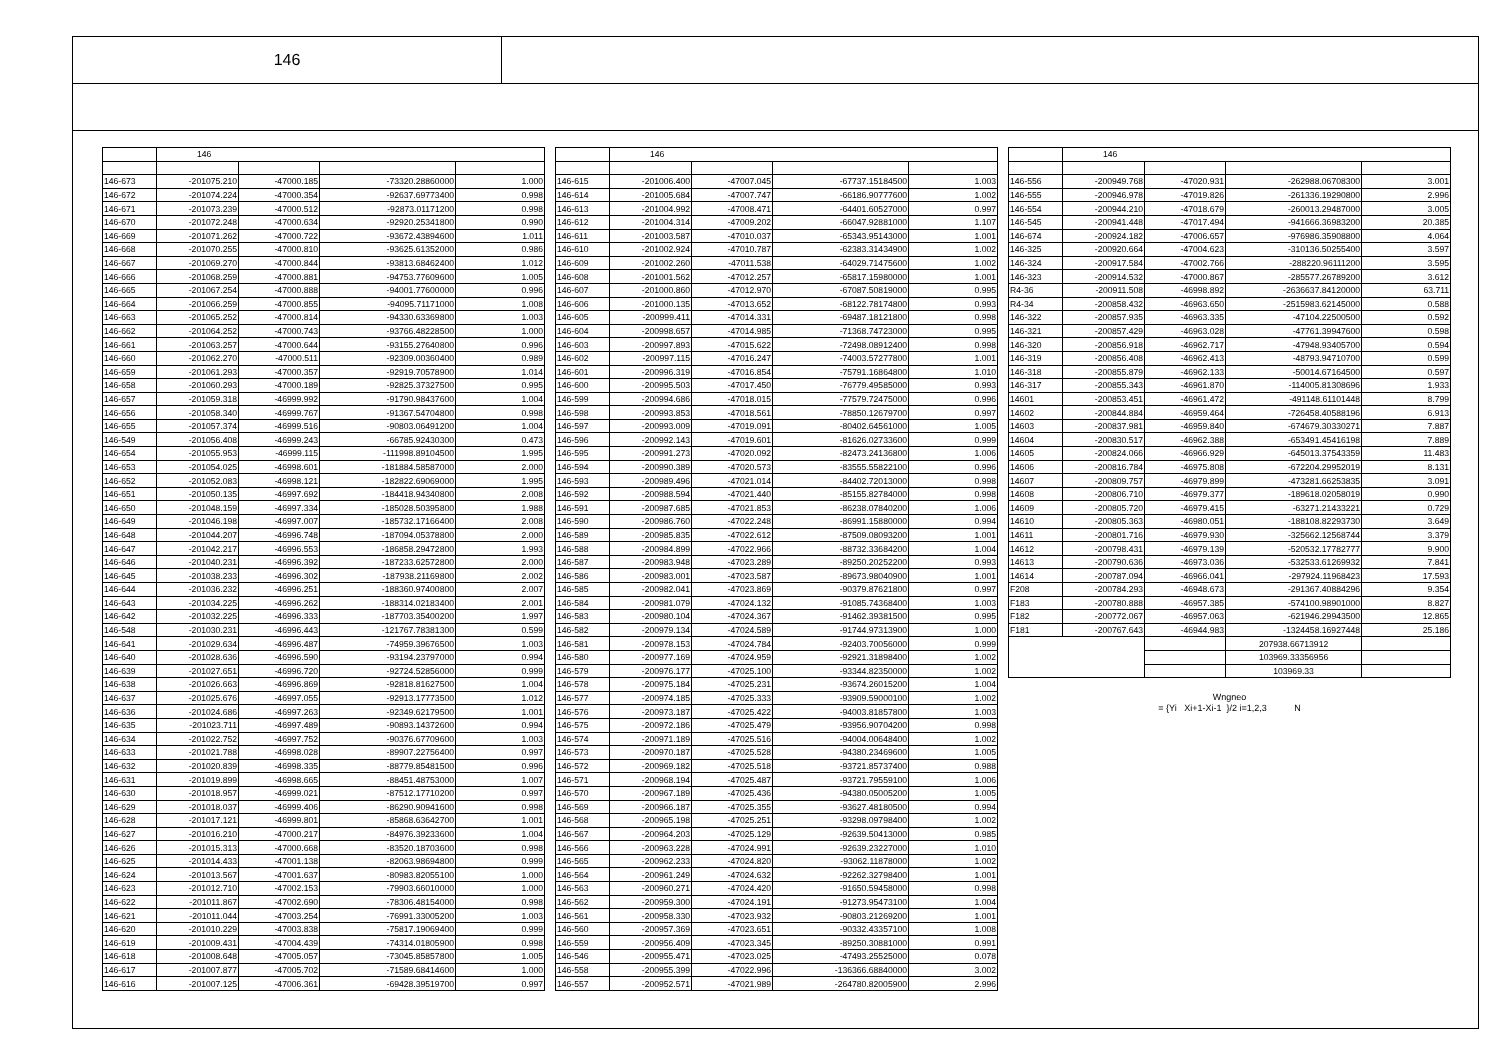146
| | 146 | | | |
| 146-673 | -201075.210 | -47000.185 | -73320.28860000 | 1.000 |
| 146-672 | -201074.224 | -47000.354 | -92637.69773400 | 0.998 |
| 146-671 | -201073.239 | -47000.512 | -92873.01171200 | 0.998 |
| 146-670 | -201072.248 | -47000.634 | -92920.25341800 | 0.990 |
| 146-669 | -201071.262 | -47000.722 | -93672.43894600 | 1.011 |
| 146-668 | -201070.255 | -47000.810 | -93625.61352000 | 0.986 |
| 146-667 | -201069.270 | -47000.844 | -93813.68462400 | 1.012 |
| 146-666 | -201068.259 | -47000.881 | -94753.77609600 | 1.005 |
| 146-665 | -201067.254 | -47000.888 | -94001.77600000 | 0.996 |
| 146-664 | -201066.259 | -47000.855 | -94095.71171000 | 1.008 |
| 146-663 | -201065.252 | -47000.814 | -94330.63369800 | 1.003 |
| 146-662 | -201064.252 | -47000.743 | -93766.48228500 | 1.000 |
| 146-661 | -201063.257 | -47000.644 | -93155.27640800 | 0.996 |
| 146-660 | -201062.270 | -47000.511 | -92309.00360400 | 0.989 |
| 146-659 | -201061.293 | -47000.357 | -92919.70578900 | 1.014 |
| 146-658 | -201060.293 | -47000.189 | -92825.37327500 | 0.995 |
| 146-657 | -201059.318 | -46999.992 | -91790.98437600 | 1.004 |
| 146-656 | -201058.340 | -46999.767 | -91367.54704800 | 0.998 |
| 146-655 | -201057.374 | -46999.516 | -90803.06491200 | 1.004 |
| 146-549 | -201056.408 | -46999.243 | -66785.92430300 | 0.473 |
| 146-654 | -201055.953 | -46999.115 | -111998.89104500 | 1.995 |
| 146-653 | -201054.025 | -46998.601 | -181884.58587000 | 2.000 |
| 146-652 | -201052.083 | -46998.121 | -182822.69069000 | 1.995 |
| 146-651 | -201050.135 | -46997.692 | -184418.94340800 | 2.008 |
| 146-650 | -201048.159 | -46997.334 | -185028.50395800 | 1.988 |
| 146-649 | -201046.198 | -46997.007 | -185732.17166400 | 2.008 |
| 146-648 | -201044.207 | -46996.748 | -187094.05378800 | 2.000 |
| 146-647 | -201042.217 | -46996.553 | -186858.29472800 | 1.993 |
| 146-646 | -201040.231 | -46996.392 | -187233.62572800 | 2.000 |
| 146-645 | -201038.233 | -46996.302 | -187938.21169800 | 2.002 |
| 146-644 | -201036.232 | -46996.251 | -188360.97400800 | 2.007 |
| 146-643 | -201034.225 | -46996.262 | -188314.02183400 | 2.001 |
| 146-642 | -201032.225 | -46996.333 | -187703.35400200 | 1.997 |
| 146-548 | -201030.231 | -46996.443 | -121767.78381300 | 0.599 |
| 146-641 | -201029.634 | -46996.487 | -74959.39676500 | 1.003 |
| 146-640 | -201028.636 | -46996.590 | -93194.23797000 | 0.994 |
| 146-639 | -201027.651 | -46996.720 | -92724.52856000 | 0.999 |
| 146-638 | -201026.663 | -46996.869 | -92818.81627500 | 1.004 |
| 146-637 | -201025.676 | -46997.055 | -92913.17773500 | 1.012 |
| 146-636 | -201024.686 | -46997.263 | -92349.62179500 | 1.001 |
| 146-635 | -201023.711 | -46997.489 | -90893.14372600 | 0.994 |
| 146-634 | -201022.752 | -46997.752 | -90376.67709600 | 1.003 |
| 146-633 | -201021.788 | -46998.028 | -89907.22756400 | 0.997 |
| 146-632 | -201020.839 | -46998.335 | -88779.85481500 | 0.996 |
| 146-631 | -201019.899 | -46998.665 | -88451.48753000 | 1.007 |
| 146-630 | -201018.957 | -46999.021 | -87512.17710200 | 0.997 |
| 146-629 | -201018.037 | -46999.406 | -86290.90941600 | 0.998 |
| 146-628 | -201017.121 | -46999.801 | -85868.63642700 | 1.001 |
| 146-627 | -201016.210 | -47000.217 | -84976.39233600 | 1.004 |
| 146-626 | -201015.313 | -47000.668 | -83520.18703600 | 0.998 |
| 146-625 | -201014.433 | -47001.138 | -82063.98694800 | 0.999 |
| 146-624 | -201013.567 | -47001.637 | -80983.82055100 | 1.000 |
| 146-623 | -201012.710 | -47002.153 | -79903.66010000 | 1.000 |
| 146-622 | -201011.867 | -47002.690 | -78306.48154000 | 0.998 |
| 146-621 | -201011.044 | -47003.254 | -76991.33005200 | 1.003 |
| 146-620 | -201010.229 | -47003.838 | -75817.19069400 | 0.999 |
| 146-619 | -201009.431 | -47004.439 | -74314.01805900 | 0.998 |
| 146-618 | -201008.648 | -47005.057 | -73045.85857800 | 1.005 |
| 146-617 | -201007.877 | -47005.702 | -71589.68414600 | 1.000 |
| 146-616 | -201007.125 | -47006.361 | -69428.39519700 | 0.997 |
| | 146 | | | |
| 146-615 | -201006.400 | -47007.045 | -67737.15184500 | 1.003 |
| 146-614 | -201005.684 | -47007.747 | -66186.90777600 | 1.002 |
| 146-613 | -201004.992 | -47008.471 | -64401.60527000 | 0.997 |
| 146-612 | -201004.314 | -47009.202 | -66047.92881000 | 1.107 |
| 146-611 | -201003.587 | -47010.037 | -65343.95143000 | 1.001 |
| 146-610 | -201002.924 | -47010.787 | -62383.31434900 | 1.002 |
| 146-609 | -201002.260 | -47011.538 | -64029.71475600 | 1.002 |
| 146-608 | -201001.562 | -47012.257 | -65817.15980000 | 1.001 |
| 146-607 | -201000.860 | -47012.970 | -67087.50819000 | 0.995 |
| 146-606 | -201000.135 | -47013.652 | -68122.78174800 | 0.993 |
| 146-605 | -200999.411 | -47014.331 | -69487.18121800 | 0.998 |
| 146-604 | -200998.657 | -47014.985 | -71368.74723000 | 0.995 |
| 146-603 | -200997.893 | -47015.622 | -72498.08912400 | 0.998 |
| 146-602 | -200997.115 | -47016.247 | -74003.57277800 | 1.001 |
| 146-601 | -200996.319 | -47016.854 | -75791.16864800 | 1.010 |
| 146-600 | -200995.503 | -47017.450 | -76779.49585000 | 0.993 |
| 146-599 | -200994.686 | -47018.015 | -77579.72475000 | 0.996 |
| 146-598 | -200993.853 | -47018.561 | -78850.12679700 | 0.997 |
| 146-597 | -200993.009 | -47019.091 | -80402.64561000 | 1.005 |
| 146-596 | -200992.143 | -47019.601 | -81626.02733600 | 0.999 |
| 146-595 | -200991.273 | -47020.092 | -82473.24136800 | 1.006 |
| 146-594 | -200990.389 | -47020.573 | -83555.55822100 | 0.996 |
| 146-593 | -200989.496 | -47021.014 | -84402.72013000 | 0.998 |
| 146-592 | -200988.594 | -47021.440 | -85155.82784000 | 0.998 |
| 146-591 | -200987.685 | -47021.853 | -86238.07840200 | 1.006 |
| 146-590 | -200986.760 | -47022.248 | -86991.15880000 | 0.994 |
| 146-589 | -200985.835 | -47022.612 | -87509.08093200 | 1.001 |
| 146-588 | -200984.899 | -47022.966 | -88732.33684200 | 1.004 |
| 146-587 | -200983.948 | -47023.289 | -89250.20252200 | 0.993 |
| 146-586 | -200983.001 | -47023.587 | -89673.98040900 | 1.001 |
| 146-585 | -200982.041 | -47023.869 | -90379.87621800 | 0.997 |
| 146-584 | -200981.079 | -47024.132 | -91085.74368400 | 1.003 |
| 146-583 | -200980.104 | -47024.367 | -91462.39381500 | 0.995 |
| 146-582 | -200979.134 | -47024.589 | -91744.97313900 | 1.000 |
| 146-581 | -200978.153 | -47024.784 | -92403.70056000 | 0.999 |
| 146-580 | -200977.169 | -47024.959 | -92921.31898400 | 1.002 |
| 146-579 | -200976.177 | -47025.100 | -93344.82350000 | 1.002 |
| 146-578 | -200975.184 | -47025.231 | -93674.26015200 | 1.004 |
| 146-577 | -200974.185 | -47025.333 | -93909.59000100 | 1.002 |
| 146-576 | -200973.187 | -47025.422 | -94003.81857800 | 1.003 |
| 146-575 | -200972.186 | -47025.479 | -93956.90704200 | 0.998 |
| 146-574 | -200971.189 | -47025.516 | -94004.00648400 | 1.002 |
| 146-573 | -200970.187 | -47025.528 | -94380.23469600 | 1.005 |
| 146-572 | -200969.182 | -47025.518 | -93721.85737400 | 0.988 |
| 146-571 | -200968.194 | -47025.487 | -93721.79559100 | 1.006 |
| 146-570 | -200967.189 | -47025.436 | -94380.05005200 | 1.005 |
| 146-569 | -200966.187 | -47025.355 | -93627.48180500 | 0.994 |
| 146-568 | -200965.198 | -47025.251 | -93298.09798400 | 1.002 |
| 146-567 | -200964.203 | -47025.129 | -92639.50413000 | 0.985 |
| 146-566 | -200963.228 | -47024.991 | -92639.23227000 | 1.010 |
| 146-565 | -200962.233 | -47024.820 | -93062.11878000 | 1.002 |
| 146-564 | -200961.249 | -47024.632 | -92262.32798400 | 1.001 |
| 146-563 | -200960.271 | -47024.420 | -91650.59458000 | 0.998 |
| 146-562 | -200959.300 | -47024.191 | -91273.95473100 | 1.004 |
| 146-561 | -200958.330 | -47023.932 | -90803.21269200 | 1.001 |
| 146-560 | -200957.369 | -47023.651 | -90332.43357100 | 1.008 |
| 146-559 | -200956.409 | -47023.345 | -89250.30881000 | 0.991 |
| 146-546 | -200955.471 | -47023.025 | -47493.25525000 | 0.078 |
| 146-558 | -200955.399 | -47022.996 | -136366.68840000 | 3.002 |
| 146-557 | -200952.571 | -47021.989 | -264780.82005900 | 2.996 |
| | 146 | | | |
| 146-556 | -200949.768 | -47020.931 | -262988.06708300 | 3.001 |
| 146-555 | -200946.978 | -47019.826 | -261336.19290800 | 2.996 |
| 146-554 | -200944.210 | -47018.679 | -260013.29487000 | 3.005 |
| 146-545 | -200941.448 | -47017.494 | -941666.36983200 | 20.385 |
| 146-674 | -200924.182 | -47006.657 | -976986.35908800 | 4.064 |
| 146-325 | -200920.664 | -47004.623 | -310136.50255400 | 3.597 |
| 146-324 | -200917.584 | -47002.766 | -288220.96111200 | 3.595 |
| 146-323 | -200914.532 | -47000.867 | -285577.26789200 | 3.612 |
| R4-36 | -200911.508 | -46998.892 | -2636637.84120000 | 63.711 |
| R4-34 | -200858.432 | -46963.650 | -2515983.62145000 | 0.588 |
| 146-322 | -200857.935 | -46963.335 | -47104.22500500 | 0.592 |
| 146-321 | -200857.429 | -46963.028 | -47761.39947600 | 0.598 |
| 146-320 | -200856.918 | -46962.717 | -47948.93405700 | 0.594 |
| 146-319 | -200856.408 | -46962.413 | -48793.94710700 | 0.599 |
| 146-318 | -200855.879 | -46962.133 | -50014.67164500 | 0.597 |
| 146-317 | -200855.343 | -46961.870 | -114005.81308696 | 1.933 |
| 14601 | -200853.451 | -46961.472 | -491148.61101448 | 8.799 |
| 14602 | -200844.884 | -46959.464 | -726458.40588196 | 6.913 |
| 14603 | -200837.981 | -46959.840 | -674679.30330271 | 7.887 |
| 14604 | -200830.517 | -46962.388 | -653491.45416198 | 7.889 |
| 14605 | -200824.066 | -46966.929 | -645013.37543359 | 11.483 |
| 14606 | -200816.784 | -46975.808 | -672204.29952019 | 8.131 |
| 14607 | -200809.757 | -46979.899 | -473281.66253835 | 3.091 |
| 14608 | -200806.710 | -46979.377 | -189618.02058019 | 0.990 |
| 14609 | -200805.720 | -46979.415 | -63271.21433221 | 0.729 |
| 14610 | -200805.363 | -46980.051 | -188108.82293730 | 3.649 |
| 14611 | -200801.716 | -46979.930 | -325662.12568744 | 3.379 |
| 14612 | -200798.431 | -46979.139 | -520532.17782777 | 9.900 |
| 14613 | -200790.636 | -46973.036 | -532533.61269932 | 7.841 |
| 14614 | -200787.094 | -46966.041 | -297924.11968423 | 17.593 |
| F208 | -200784.293 | -46948.673 | -291367.40884296 | 9.354 |
| F183 | -200780.888 | -46957.385 | -574100.98901000 | 8.827 |
| F182 | -200772.067 | -46957.063 | -621946.29943500 | 12.865 |
| F181 | -200767.643 | -46944.983 | -1324458.16927448 | 25.186 |
| | | | 207938.66713912 | |
| | | | 103969.33356956 | |
| | | | 103969.33 | |
Wngneo
= {Yi Xi+1-Xi-1 }/2 i=1,2,3 N